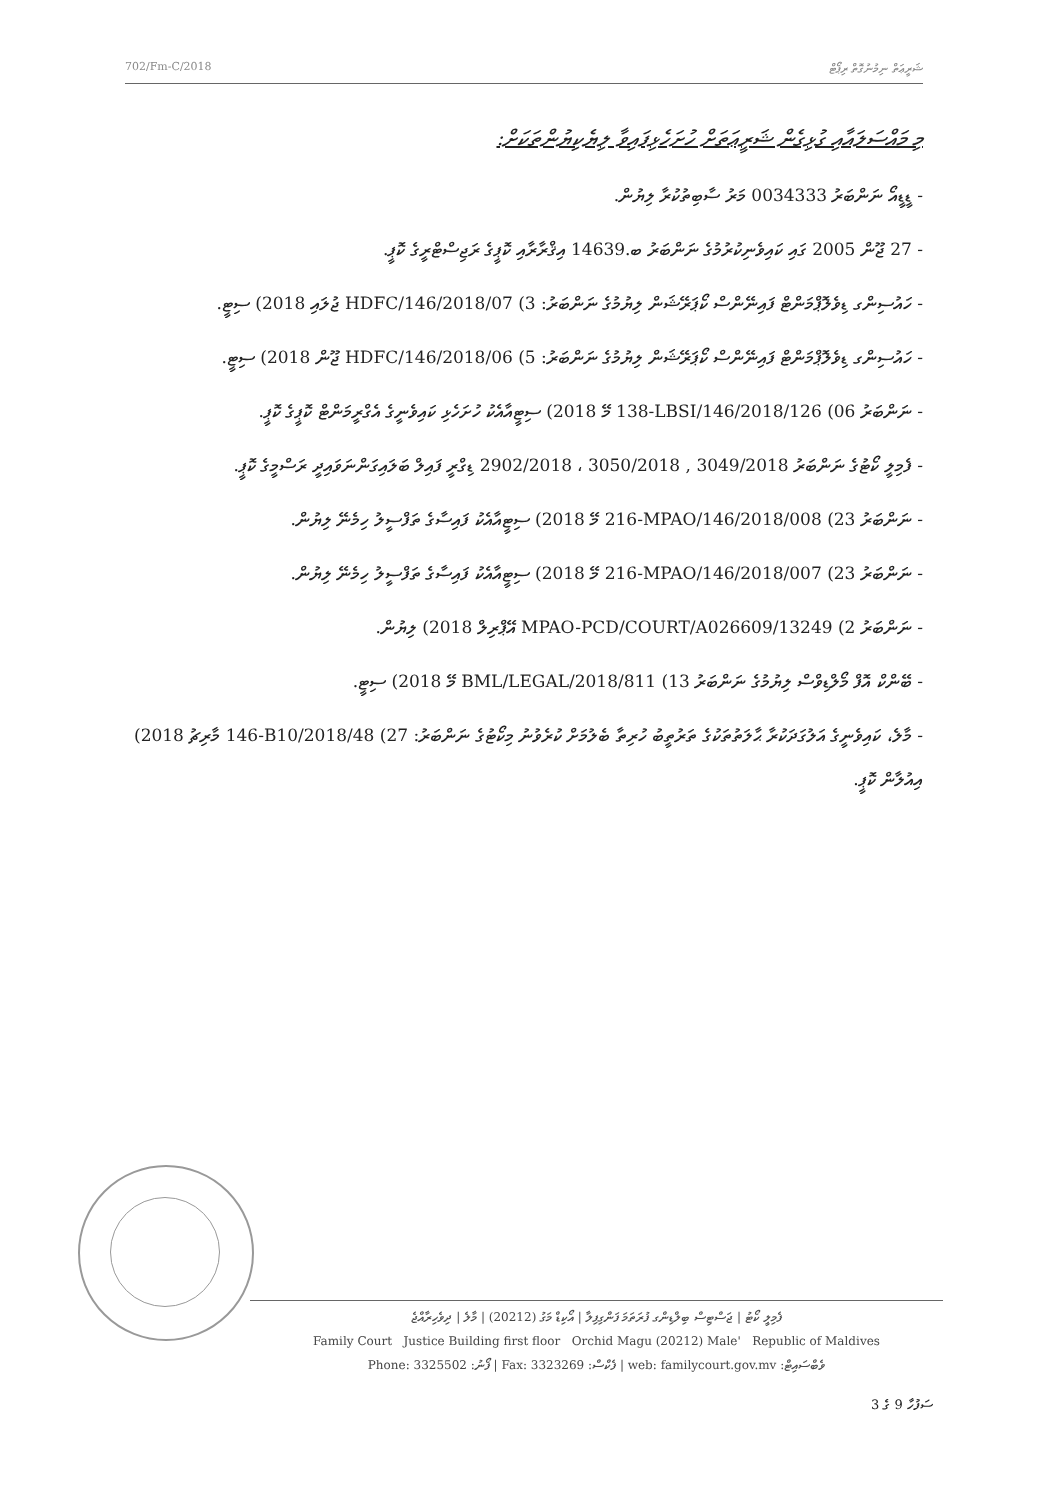702/Fm-C/2018 ޝަރީޢަތް ނިމުނުގޮތް ރިޕޯޓް
މި މައްސަލައާއި ގުޅިގެން ޝަރީޢަތަށް ހުށަހެޅިފައިވާ ލިޔެކިޔުންތަކަށް:
- ޑީޑީއޯ ނަންބަރު 0034333 މަރު ސާބިތުކުރާ ލިޔުން.
- 27 ޖޫން 2005 ގައި ކައިވެނިކުރުމުގެ ނަންބަރު ބ.14639 އިޤްރާރާއި ކޮޕީގެ ރަޖިސްޓްރީގެ ކޮޕީ.
- ހައުސިންގ ޑިވެލޮޕްމަންޓް ފައިނޭންސް ކޯޕަރޭޝަން ލިޔުމުގެ ނަންބަރު: HDFC/146/2018/07 (3 ޖުލައި 2018) ސިޓީ.
- ހައުސިންގ ޑިވެލޮޕްމަންޓް ފައިނޭންސް ކޯޕަރޭޝަން ލިޔުމުގެ ނަންބަރު: HDFC/146/2018/06 (5 ޖޫން 2018) ސިޓީ.
- ނަންބަރު 138-LBSI/146/2018/126 (06 މޭ 2018) ސިޓީއާއެކު ހުށަހެޅި ކައިވެނީގެ އެގްރީމަންޓް ކޮޕީގެ ކޮޕީ.
- ފެމިލީ ކޯޓުގެ ނަންބަރު 2902/2018 ، 3050/2018 , 3049/2018 ޑިގްރީ ފައިލް ބަލައިގަންނަވައިދީ ރަސްމީގެ ކޮޕީ.
- ނަންބަރު 216-MPAO/146/2018/008 (23 މޭ 2018) ސިޓީއާއެކު ފައިސާގެ ތަފްސީލު ހިމެނޭ ލިޔުން.
- ނަންބަރު 216-MPAO/146/2018/007 (23 މޭ 2018) ސިޓީއާއެކު ފައިސާގެ ތަފްސީލު ހިމެނޭ ލިޔުން.
- ނަންބަރު MPAO-PCD/COURT/A026609/13249 (2 އޭޕްރިލް 2018) ލިޔުން.
- ބޭންކް އޮފް މޯލްޑިވްސް ލިޔުމުގެ ނަންބަރު BML/LEGAL/2018/811 (13 މޭ 2018) ސިޓީ.
- މާލެ، ކައިވެނީގެ އަލުގަދަކުރާ ޙާލަތުތަކުގެ ތަރުތީބު ހުރިތާ ބެލުމަށް ކުރެވުނު މިކޯޓުގެ ނަންބަރު: 146-B10/2018/48 (27 މާރިޗު 2018) އިއުލާން ކޮޕީ.
ފެމިލީ ކޯޓު | ޖަސްޓިސް ބިލްޑިންގ ފުރަތަމަ ފަންގިފިލާ | އޯކިޑް މަގު (20212) | މާލެ | ދިވެހިރާއްޖެ
Family Court Justice Building first floor Orchid Magu (20212) Male' Republic of Maldives
Phone: 3325502 :ފޯނު | Fax: 3323269 :ފެކްސް | web: familycourt.gov.mv :ވެބްސައިޓް
ސަފުހާ 9 ގެ 3